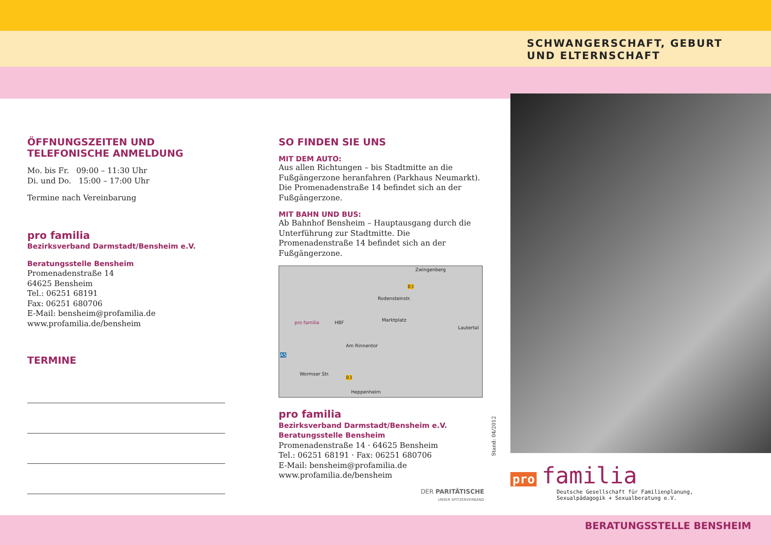SCHWANGERSCHAFT, GEBURT
UND ELTERNSCHAFT
ÖFFNUNGSZEITEN UND TELEFONISCHE ANMELDUNG
Mo. bis Fr. 09:00 – 11:30 Uhr
Di. und Do. 15:00 – 17:00 Uhr
Termine nach Vereinbarung
pro familia
Bezirksverband Darmstadt/Bensheim e.V.
Beratungsstelle Bensheim
Promenadenstraße 14
64625 Bensheim
Tel.: 06251 68191
Fax: 06251 680706
E-Mail: bensheim@profamilia.de
www.profamilia.de/bensheim
TERMINE
SO FINDEN SIE UNS
MIT DEM AUTO:
Aus allen Richtungen – bis Stadtmitte an die Fußgängerzone heranfahren (Parkhaus Neumarkt). Die Promenadenstraße 14 befindet sich an der Fußgängerzone.
MIT BAHN UND BUS:
Ab Bahnhof Bensheim – Hauptausgang durch die Unterführung zur Stadtmitte. Die Promenadenstraße 14 befindet sich an der Fußgängerzone.
Zwingenberg
B3
Rodensteinstr.
pro familia HBF Marktplatz
Lautertal
Am Rinnentor
A5
Wormser Str.
B3
Heppenheim
pro familia
Bezirksverband Darmstadt/Bensheim e.V.
Beratungsstelle Bensheim
Promenadenstraße 14 · 64625 Bensheim
Tel.: 06251 68191 · Fax: 06251 680706
E-Mail: bensheim@profamilia.de
www.profamilia.de/bensheim
DER PARITÄTISCHE
UNSER SPITZENVERBAND
Stand: 04/2012
pro familia
Deutsche Gesellschaft für Familienplanung,
Sexualpädagogik + Sexualberatung e.V.
BERATUNGSSTELLE BENSHEIM